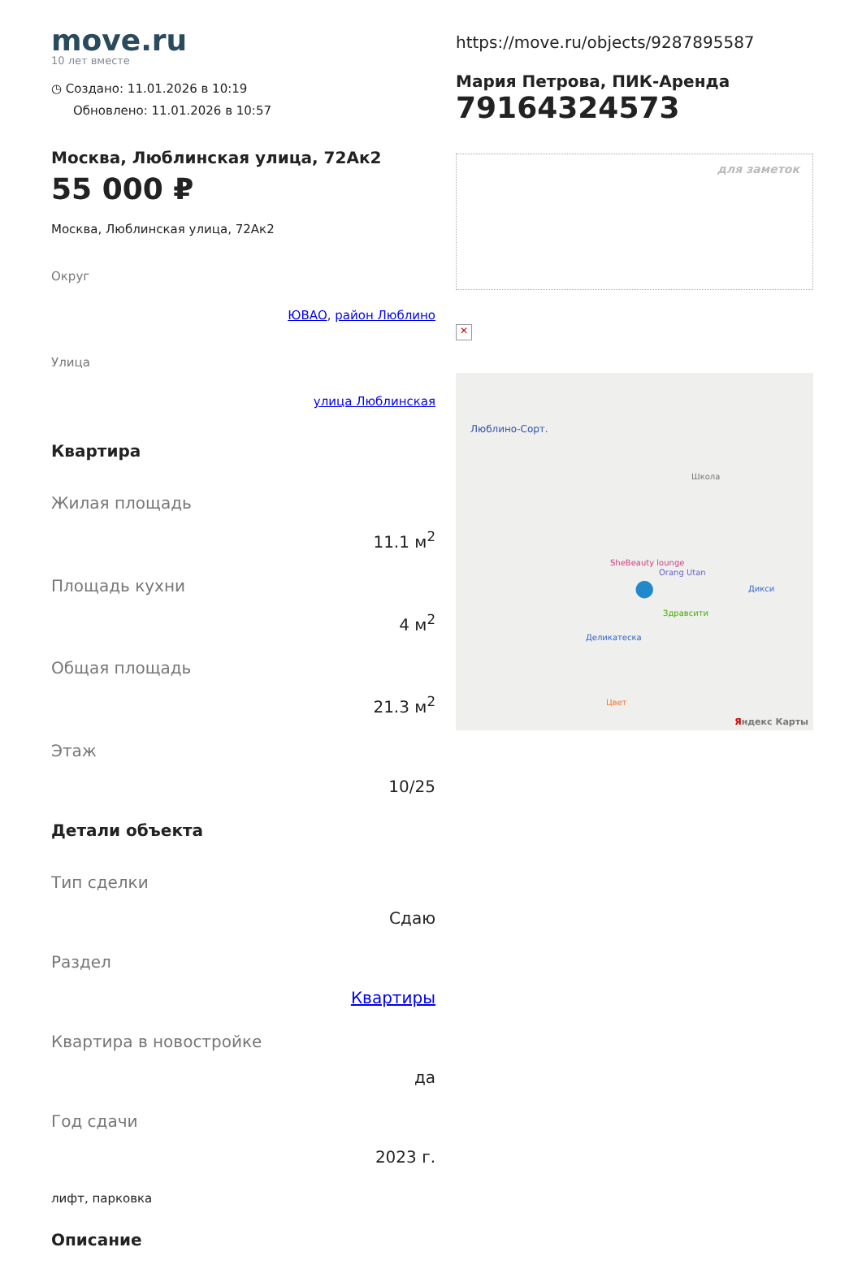move.ru
10 лет вместе
◷ Создано: 11.01.2026 в 10:19
Обновлено: 11.01.2026 в 10:57
Москва, Люблинская улица, 72Ак2
55 000 ₽
Москва, Люблинская улица, 72Ак2
Округ
ЮВАО, район Люблино
Улица
улица Люблинская
Квартира
Жилая площадь
11.1 м<sup>2</sup>
Площадь кухни
4 м<sup>2</sup>
Общая площадь
21.3 м<sup>2</sup>
Этаж
10/25
Детали объекта
Тип сделки
Сдаю
Раздел
Квартиры
Квартира в новостройке
да
Год сдачи
2023 г.
лифт, парковка
Описание
https://move.ru/objects/9287895587
Мария Петрова, ПИК-Аренда
79164324573
для заметок
✕
Люблино-Сорт.
Школа
SheBeauty lounge
Orang Utan
Дикси
Здравсити
Деликатеска
Цвет
●
Яндекс Карты